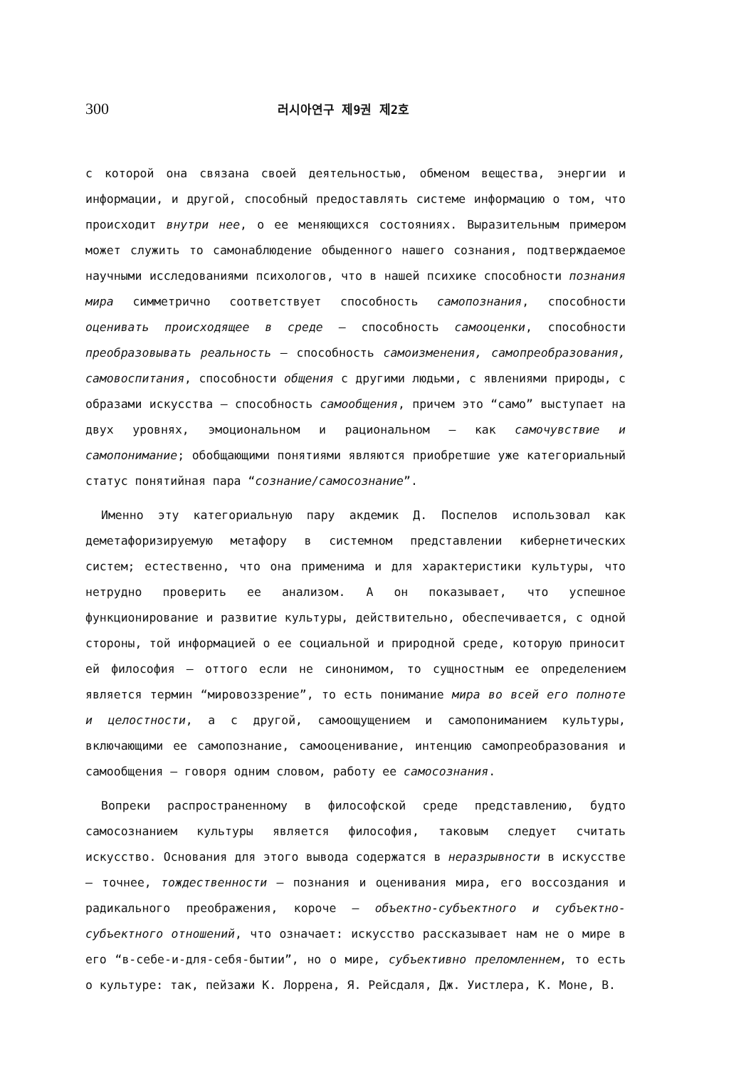300 러시아연구 제9권 제2호
с которой она связана своей деятельностью, обменом вещества, энергии и информации, и другой, способный предоставлять системе информацию о том, что происходит внутри нее, о ее меняющихся состояниях. Выразительным примером может служить то самонаблюдение обыденного нашего сознания, подтверждаемое научными исследованиями психологов, что в нашей психике способности познания мира симметрично соответствует способность самопознания, способности оценивать происходящее в среде — способность самооценки, способности преобразовывать реальность — способность самоизменения, самопреобразования, самовоспитания, способности общения с другими людьми, с явлениями природы, с образами искусства — способность самообщения, причем это “само” выступает на двух уровнях, эмоциональном и рациональном — как самочувствие и самопонимание; обобщающими понятиями являются приобретшие уже категориальный статус понятийная пара “сознание/самосознание”.
Именно эту категориальную пару акдемик Д. Поспелов использовал как деметафоризируемую метафору в системном представлении кибернетических систем; естественно, что она применима и для характеристики культуры, что нетрудно проверить ее анализом. А он показывает, что успешное функционирование и развитие культуры, действительно, обеспечивается, с одной стороны, той информацией о ее социальной и природной среде, которую приносит ей философия — оттого если не синонимом, то сущностным ее определением является термин “мировоззрение”, то есть понимание мира во всей его полноте и целостности, а с другой, самоощущением и самопониманием культуры, включающими ее самопознание, самооценивание, интенцию самопреобразования и самообщения — говоря одним словом, работу ее самосознания.
Вопреки распространенному в философской среде представлению, будто самосознанием культуры является философия, таковым следует считать искусство. Основания для этого вывода содержатся в неразрывности в искусстве — точнее, тождественности — познания и оценивания мира, его воссоздания и радикального преображения, короче — объектно-субъектного и субъектно-субъектного отношений, что означает: искусство рассказывает нам не о мире в его “в-себе-и-для-себя-бытии”, но о мире, субъективно преломленнем, то есть о культуре: так, пейзажи К. Лоррена, Я. Рейсдаля, Дж. Уистлера, К. Моне, В.